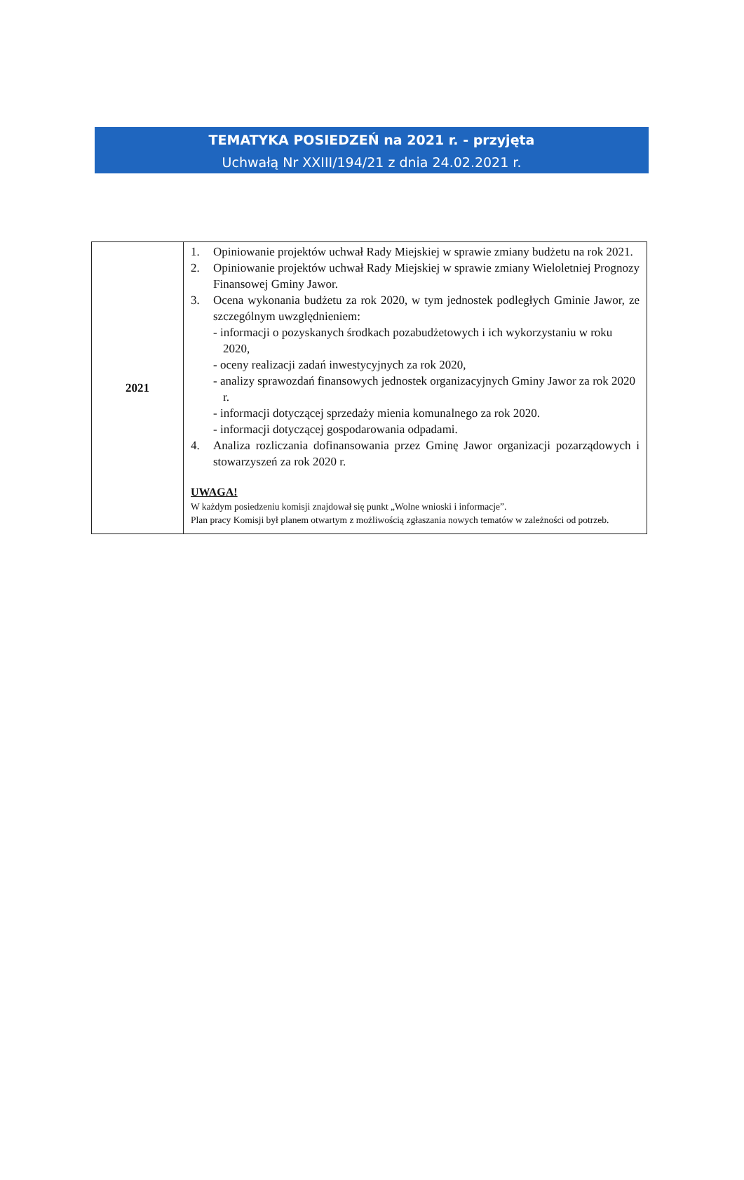TEMATYKA POSIEDZEŃ na 2021 r. - przyjęta
Uchwałą Nr XXIII/194/21 z dnia 24.02.2021 r.
| 2021 | 1. Opiniowanie projektów uchwał Rady Miejskiej w sprawie zmiany budżetu na rok 2021. 2. Opiniowanie projektów uchwał Rady Miejskiej w sprawie zmiany Wieloletniej Prognozy Finansowej Gminy Jawor. 3. Ocena wykonania budżetu za rok 2020, w tym jednostek podległych Gminie Jawor, ze szczególnym uwzględnieniem: - informacji o pozyskanych środkach pozabudżetowych i ich wykorzystaniu w roku 2020, - oceny realizacji zadań inwestycyjnych za rok 2020, - analizy sprawozdań finansowych jednostek organizacyjnych Gminy Jawor za rok 2020 r. - informacji dotyczącej sprzedaży mienia komunalnego za rok 2020. - informacji dotyczącej gospodarowania odpadami. 4. Analiza rozliczania dofinansowania przez Gminę Jawor organizacji pozarządowych i stowarzyszeń za rok 2020 r. UWAGA! W każdym posiedzeniu komisji znajdował się punkt „Wolne wnioski i informacje”. Plan pracy Komisji był planem otwartym z możliwością zgłaszania nowych tematów w zależności od potrzeb. |